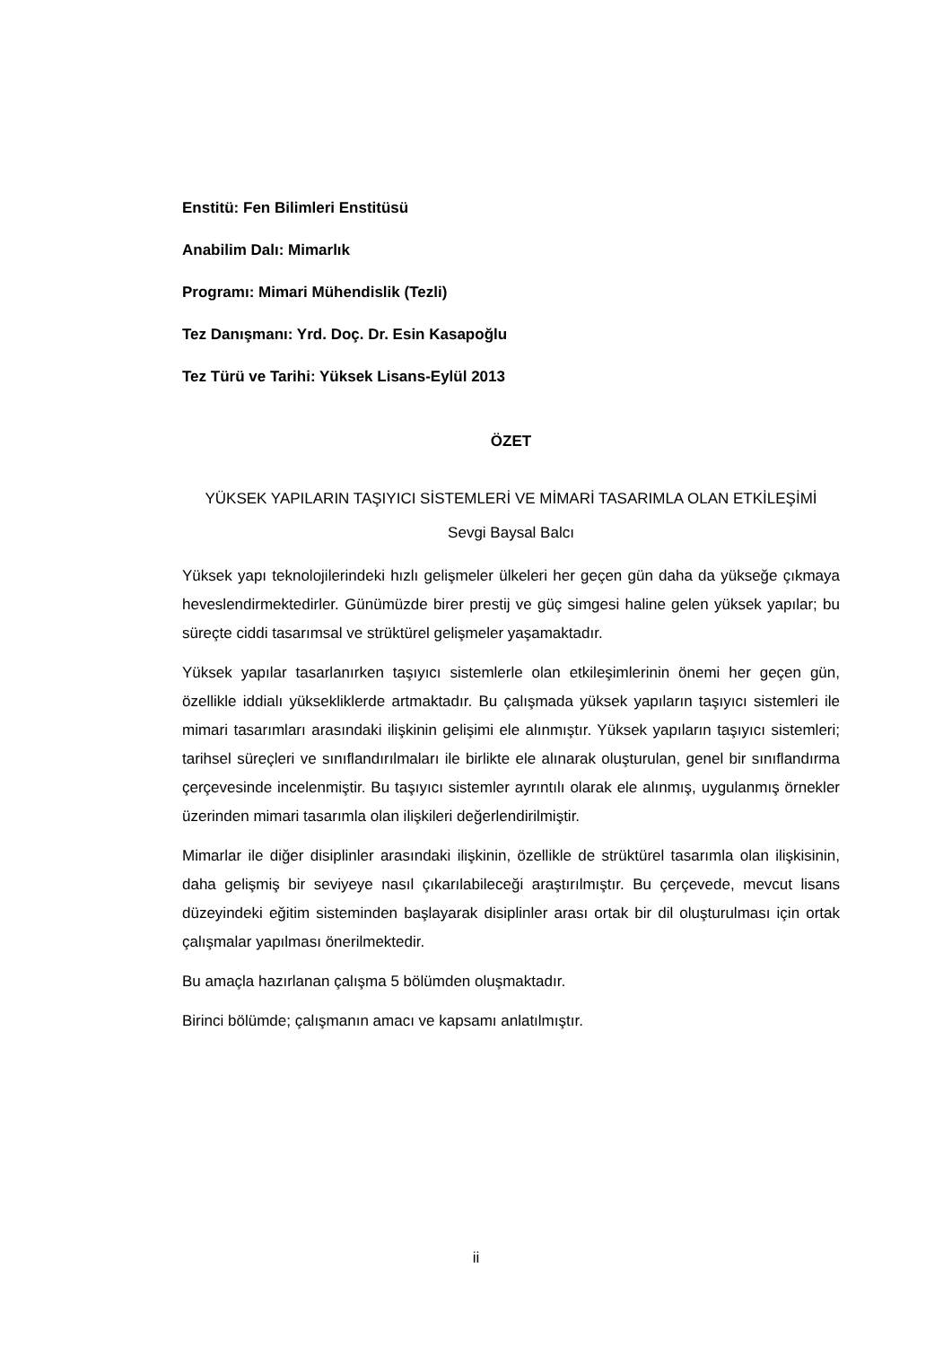Enstitü: Fen Bilimleri Enstitüsü
Anabilim Dalı: Mimarlık
Programı: Mimari Mühendislik (Tezli)
Tez Danışmanı: Yrd. Doç. Dr. Esin Kasapoğlu
Tez Türü ve Tarihi: Yüksek Lisans-Eylül 2013
ÖZET
YÜKSEK YAPILARIN TAŞIYICI SİSTEMLERİ VE MİMARİ TASARIMLA OLAN ETKİLEŞİMİ
Sevgi Baysal Balcı
Yüksek yapı teknolojilerindeki hızlı gelişmeler ülkeleri her geçen gün daha da yükseğe çıkmaya heveslendirmektedirler. Günümüzde birer prestij ve güç simgesi haline gelen yüksek yapılar; bu süreçte ciddi tasarımsal ve strüktürel gelişmeler yaşamaktadır.
Yüksek yapılar tasarlanırken taşıyıcı sistemlerle olan etkileşimlerinin önemi her geçen gün, özellikle iddialı yüksekliklerde artmaktadır. Bu çalışmada yüksek yapıların taşıyıcı sistemleri ile mimari tasarımları arasındaki ilişkinin gelişimi ele alınmıştır. Yüksek yapıların taşıyıcı sistemleri; tarihsel süreçleri ve sınıflandırılmaları ile birlikte ele alınarak oluşturulan, genel bir sınıflandırma çerçevesinde incelenmiştir. Bu taşıyıcı sistemler ayrıntılı olarak ele alınmış, uygulanmış örnekler üzerinden mimari tasarımla olan ilişkileri değerlendirilmiştir.
Mimarlar ile diğer disiplinler arasındaki ilişkinin, özellikle de strüktürel tasarımla olan ilişkisinin, daha gelişmiş bir seviyeye nasıl çıkarılabileceği araştırılmıştır. Bu çerçevede, mevcut lisans düzeyindeki eğitim sisteminden başlayarak disiplinler arası ortak bir dil oluşturulması için ortak çalışmalar yapılması önerilmektedir.
Bu amaçla hazırlanan çalışma 5 bölümden oluşmaktadır.
Birinci bölümde; çalışmanın amacı ve kapsamı anlatılmıştır.
ii